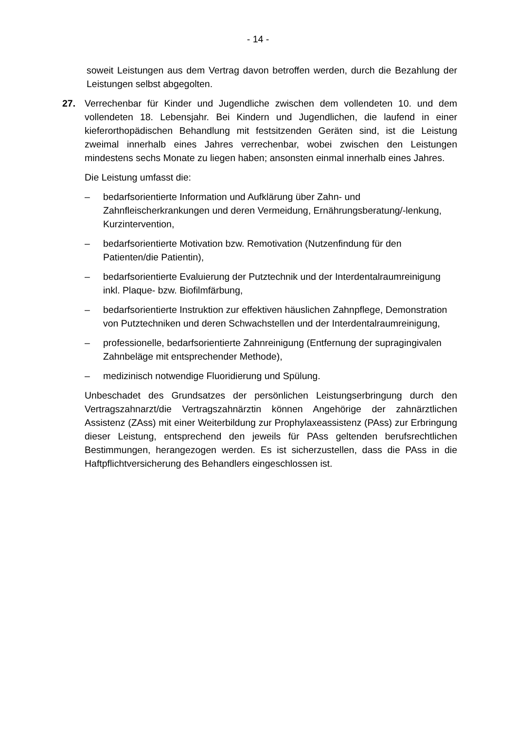- 14 -
soweit Leistungen aus dem Vertrag davon betroffen werden, durch die Bezahlung der Leistungen selbst abgegolten.
27. Verrechenbar für Kinder und Jugendliche zwischen dem vollendeten 10. und dem vollendeten 18. Lebensjahr. Bei Kindern und Jugendlichen, die laufend in einer kieferorthopädischen Behandlung mit festsitzenden Geräten sind, ist die Leistung zweimal innerhalb eines Jahres verrechenbar, wobei zwischen den Leistungen mindestens sechs Monate zu liegen haben; ansonsten einmal innerhalb eines Jahres.
Die Leistung umfasst die:
– bedarfsorientierte Information und Aufklärung über Zahn- und Zahnfleischerkrankungen und deren Vermeidung, Ernährungsberatung/-lenkung, Kurzintervention,
– bedarfsorientierte Motivation bzw. Remotivation (Nutzenfindung für den Patienten/die Patientin),
– bedarfsorientierte Evaluierung der Putztechnik und der Interdentalraumreinigung inkl. Plaque- bzw. Biofilmfärbung,
– bedarfsorientierte Instruktion zur effektiven häuslichen Zahnpflege, Demonstration von Putztechniken und deren Schwachstellen und der Interdentalraumreinigung,
– professionelle, bedarfsorientierte Zahnreinigung (Entfernung der supragingivalen Zahnbeläge mit entsprechender Methode),
– medizinisch notwendige Fluoridierung und Spülung.
Unbeschadet des Grundsatzes der persönlichen Leistungserbringung durch den Vertragszahnarzt/die Vertragszahnärztin können Angehörige der zahnärztlichen Assistenz (ZAss) mit einer Weiterbildung zur Prophylaxeassistenz (PAss) zur Erbringung dieser Leistung, entsprechend den jeweils für PAss geltenden berufsrechtlichen Bestimmungen, herangezogen werden. Es ist sicherzustellen, dass die PAss in die Haftpflichtversicherung des Behandlers eingeschlossen ist.